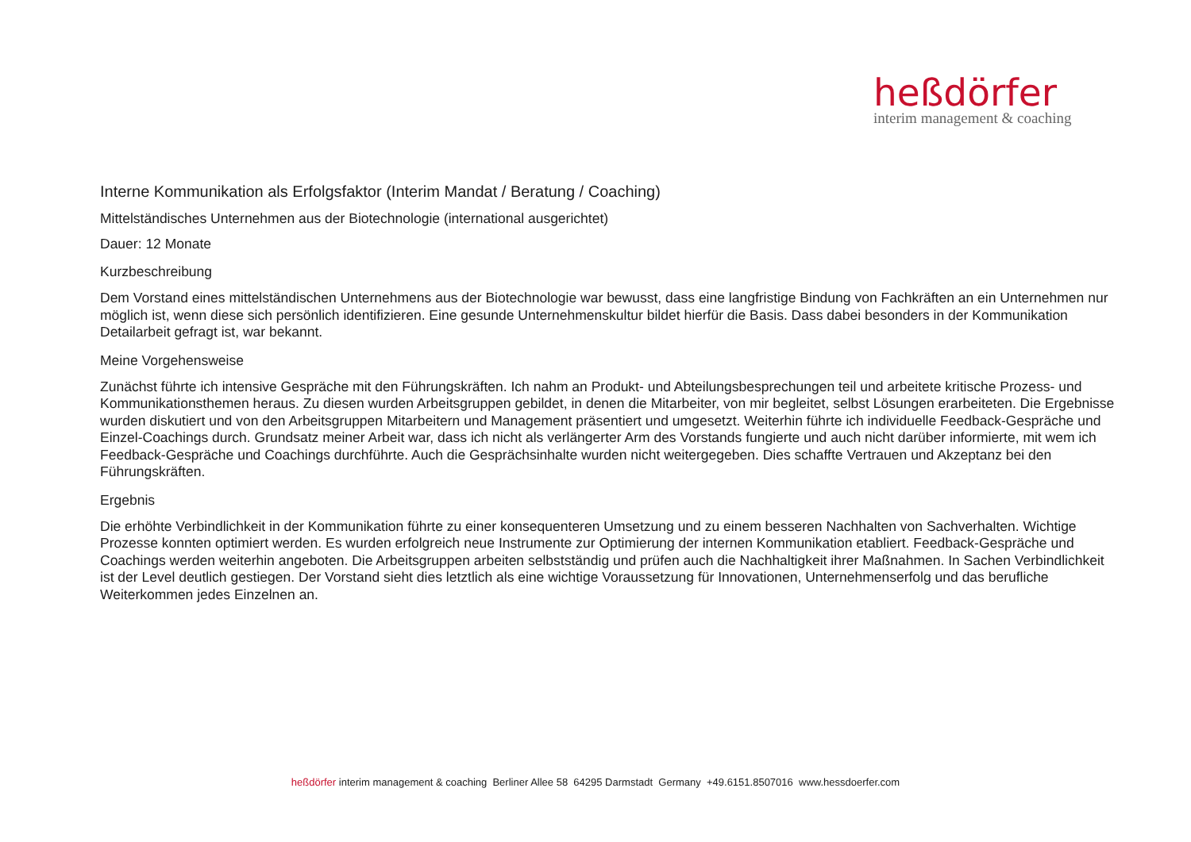heßdörfer
interim management & coaching
Interne Kommunikation als Erfolgsfaktor (Interim Mandat / Beratung / Coaching)
Mittelständisches Unternehmen aus der Biotechnologie (international ausgerichtet)
Dauer: 12 Monate
Kurzbeschreibung
Dem Vorstand eines mittelständischen Unternehmens aus der Biotechnologie war bewusst, dass eine langfristige Bindung von Fachkräften an ein Unternehmen nur möglich ist, wenn diese sich persönlich identifizieren. Eine gesunde Unternehmenskultur bildet hierfür die Basis. Dass dabei besonders in der Kommunikation Detailarbeit gefragt ist, war bekannt.
Meine Vorgehensweise
Zunächst führte ich intensive Gespräche mit den Führungskräften. Ich nahm an Produkt- und Abteilungsbesprechungen teil und arbeitete kritische Prozess- und Kommunikationsthemen heraus. Zu diesen wurden Arbeitsgruppen gebildet, in denen die Mitarbeiter, von mir begleitet, selbst Lösungen erarbeiteten. Die Ergebnisse wurden diskutiert und von den Arbeitsgruppen Mitarbeitern und Management präsentiert und umgesetzt. Weiterhin führte ich individuelle Feedback-Gespräche und Einzel-Coachings durch. Grundsatz meiner Arbeit war, dass ich nicht als verlängerter Arm des Vorstands fungierte und auch nicht darüber informierte, mit wem ich Feedback-Gespräche und Coachings durchführte. Auch die Gesprächsinhalte wurden nicht weitergegeben. Dies schaffte Vertrauen und Akzeptanz bei den Führungskräften.
Ergebnis
Die erhöhte Verbindlichkeit in der Kommunikation führte zu einer konsequenteren Umsetzung und zu einem besseren Nachhalten von Sachverhalten. Wichtige Prozesse konnten optimiert werden. Es wurden erfolgreich neue Instrumente zur Optimierung der internen Kommunikation etabliert. Feedback-Gespräche und Coachings werden weiterhin angeboten. Die Arbeitsgruppen arbeiten selbstständig und prüfen auch die Nachhaltigkeit ihrer Maßnahmen. In Sachen Verbindlichkeit ist der Level deutlich gestiegen. Der Vorstand sieht dies letztlich als eine wichtige Voraussetzung für Innovationen, Unternehmenserfolg und das berufliche Weiterkommen jedes Einzelnen an.
heßdörfer interim management & coaching Berliner Allee 58 64295 Darmstadt Germany +49.6151.8507016 www.hessdoerfer.com